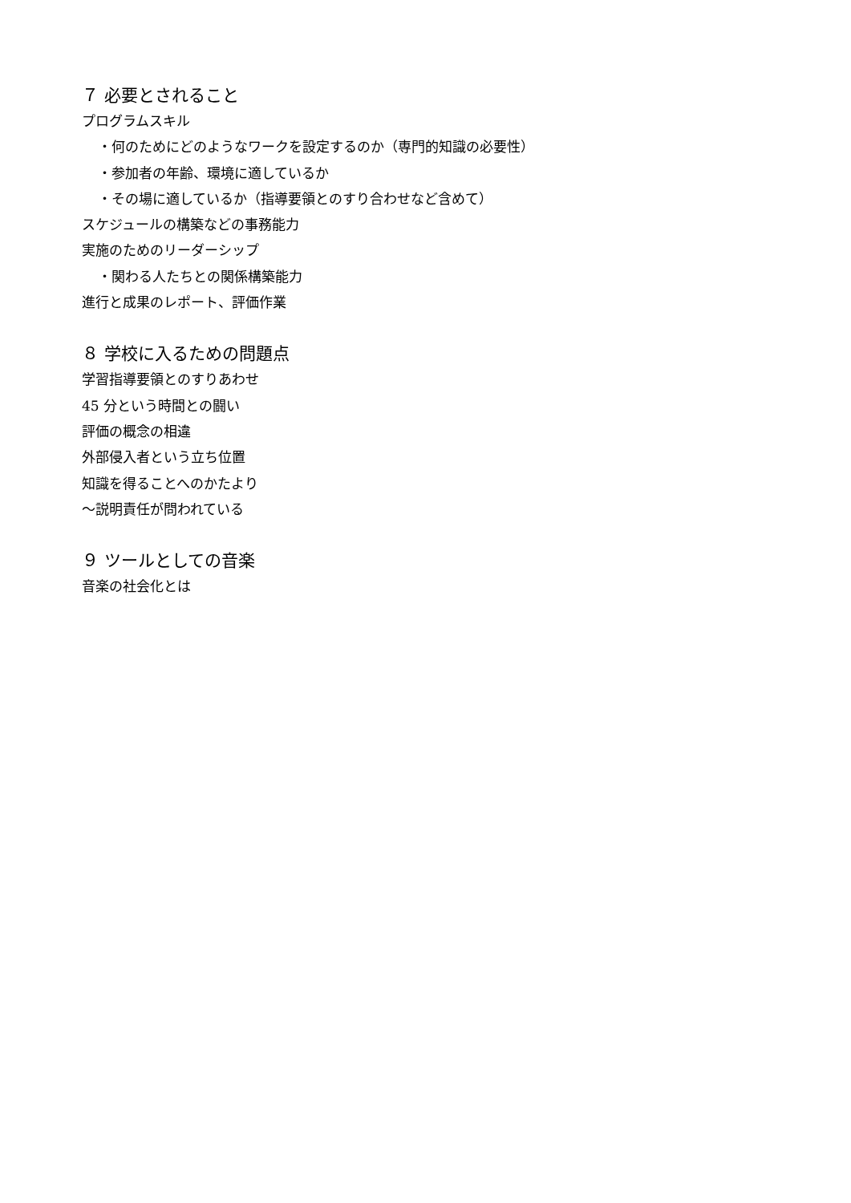７ 必要とされること
プログラムスキル
・何のためにどのようなワークを設定するのか（専門的知識の必要性）
・参加者の年齢、環境に適しているか
・その場に適しているか（指導要領とのすり合わせなど含めて）
スケジュールの構築などの事務能力
実施のためのリーダーシップ
・関わる人たちとの関係構築能力
進行と成果のレポート、評価作業
８ 学校に入るための問題点
学習指導要領とのすりあわせ
45 分という時間との闘い
評価の概念の相違
外部侵入者という立ち位置
知識を得ることへのかたより
～説明責任が問われている
９ ツールとしての音楽
音楽の社会化とは